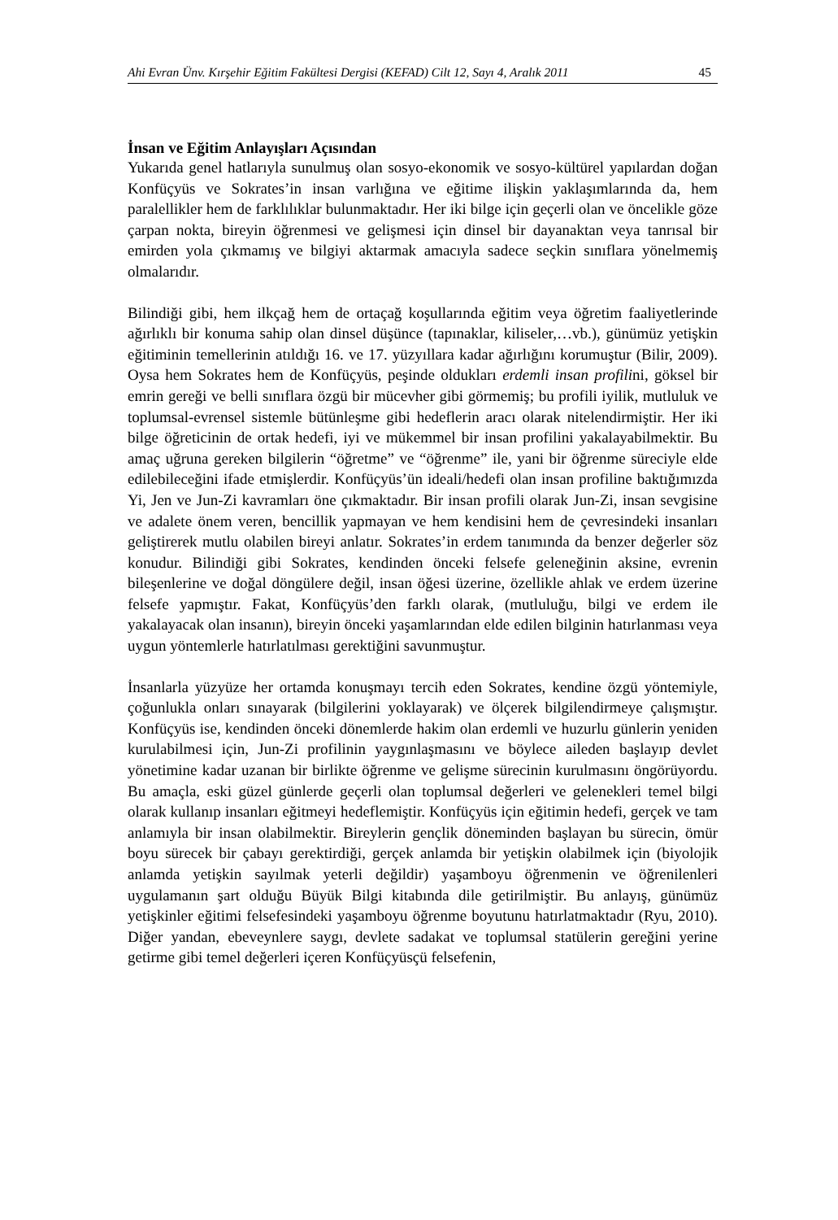Ahi Evran Ünv. Kırşehir Eğitim Fakültesi Dergisi (KEFAD) Cilt 12, Sayı 4, Aralık 2011 45
İnsan ve Eğitim Anlayışları Açısından
Yukarıda genel hatlarıyla sunulmuş olan sosyo-ekonomik ve sosyo-kültürel yapılardan doğan Konfüçyüs ve Sokrates’in insan varlığına ve eğitime ilişkin yaklaşımlarında da, hem paralellikler hem de farklılıklar bulunmaktadır. Her iki bilge için geçerli olan ve öncelikle göze çarpan nokta, bireyin öğrenmesi ve gelişmesi için dinsel bir dayanaktan veya tanrısal bir emirden yola çıkmamış ve bilgiyi aktarmak amacıyla sadece seçkin sınıflara yönelmemiş olmalarıdır.
Bilindiği gibi, hem ilkçağ hem de ortaçağ koşullarında eğitim veya öğretim faaliyetlerinde ağırlıklı bir konuma sahip olan dinsel düşünce (tapınaklar, kiliseler,…vb.), günümüz yetişkin eğitiminin temellerinin atıldığı 16. ve 17. yüzyıllara kadar ağırlığını korumuştur (Bilir, 2009). Oysa hem Sokrates hem de Konfüçyüs, peşinde oldukları erdemli insan profilini, göksel bir emrin gereği ve belli sınıflara özgü bir mücevher gibi görmemiş; bu profili iyilik, mutluluk ve toplumsal-evrensel sistemle bütünleşme gibi hedeflerin aracı olarak nitelendirmiştir. Her iki bilge öğreticinin de ortak hedefi, iyi ve mükemmel bir insan profilini yakalayabilmektir. Bu amaç uğruna gereken bilgilerin “öğretme” ve “öğrenme” ile, yani bir öğrenme süreciyle elde edilebileceğini ifade etmişlerdir. Konfüçyüs’ün ideali/hedefi olan insan profiline baktığımızda Yi, Jen ve Jun-Zi kavramları öne çıkmaktadır. Bir insan profili olarak Jun-Zi, insan sevgisine ve adalete önem veren, bencillik yapmayan ve hem kendisini hem de çevresindeki insanları geliştirerek mutlu olabilen bireyi anlatır. Sokrates’in erdem tanımında da benzer değerler söz konudur. Bilindiği gibi Sokrates, kendinden önceki felsefe geleneğinin aksine, evrenin bileşenlerine ve doğal döngülere değil, insan öğesi üzerine, özellikle ahlak ve erdem üzerine felsefe yapmıştır. Fakat, Konfüçyüs’den farklı olarak, (mutluluğu, bilgi ve erdem ile yakalayacak olan insanın), bireyin önceki yaşamlarından elde edilen bilginin hatırlanması veya uygun yöntemlerle hatırlatılması gerektiğini savunmuştur.
İnsanlarla yüzyüze her ortamda konuşmayı tercih eden Sokrates, kendine özgü yöntemiyle, çoğunlukla onları sınayarak (bilgilerini yoklayarak) ve ölçerek bilgilendirmeye çalışmıştır. Konfüçyüs ise, kendinden önceki dönemlerde hakim olan erdemli ve huzurlu günlerin yeniden kurulabilmesi için, Jun-Zi profilinin yaygınlaşmasını ve böylece aileden başlayıp devlet yönetimine kadar uzanan bir birlikte öğrenme ve gelişme sürecinin kurulmasını öngörüyordu. Bu amaçla, eski güzel günlerde geçerli olan toplumsal değerleri ve gelenekleri temel bilgi olarak kullanıp insanları eğitmeyi hedeflemiştir. Konfüçyüs için eğitimin hedefi, gerçek ve tam anlamıyla bir insan olabilmektir. Bireylerin gençlik döneminden başlayan bu sürecin, ömür boyu sürecek bir çabayı gerektirdiği, gerçek anlamda bir yetişkin olabilmek için (biyolojik anlamda yetişkin sayılmak yeterli değildir) yaşamboyu öğrenmenin ve öğrenilenleri uygulamanın şart olduğu Büyük Bilgi kitabında dile getirilmiştir. Bu anlayış, günümüz yetişkinler eğitimi felsefesindeki yaşamboyu öğrenme boyutunu hatırlatmaktadır (Ryu, 2010). Diğer yandan, ebeveynlere saygı, devlete sadakat ve toplumsal statülerin gereğini yerine getirme gibi temel değerleri içeren Konfüçyüsçü felsefenin,